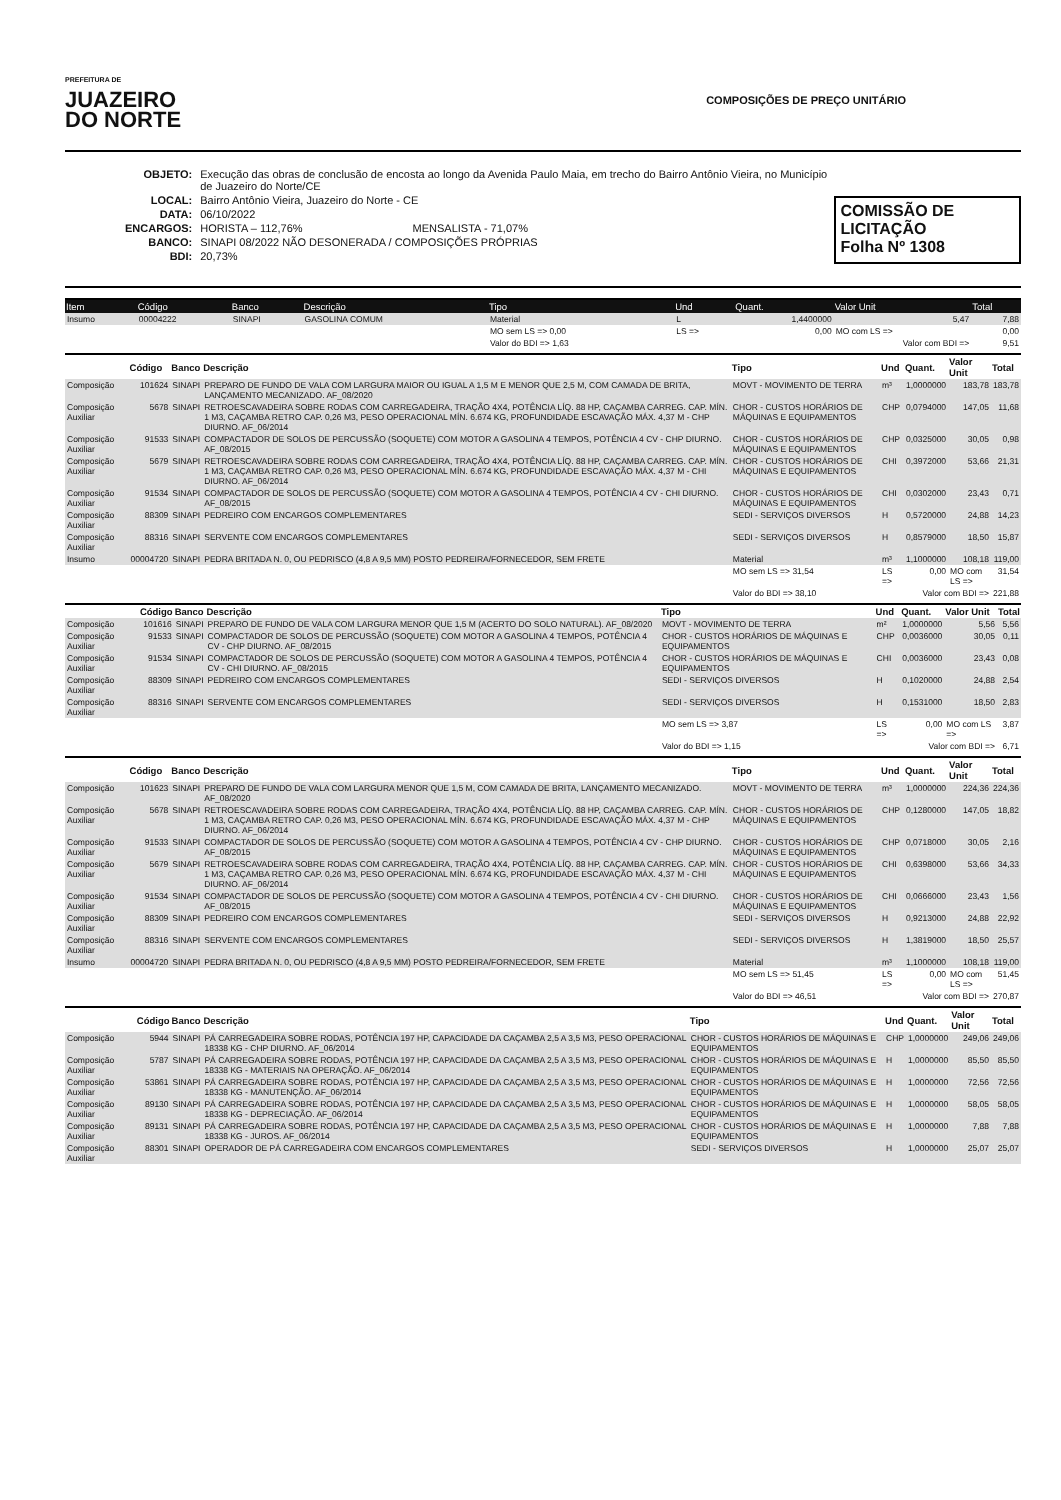PREFEITURA DE
JUAZEIRO
DO NORTE
COMPOSIÇÕES DE PREÇO UNITÁRIO
| OBJETO: | Execução das obras de conclusão de encosta ao longo da Avenida Paulo Maia, em trecho do Bairro Antônio Vieira, no Município de Juazeiro do Norte/CE |
| LOCAL: | Bairro Antônio Vieira, Juazeiro do Norte - CE |
| DATA: | 06/10/2022 |
| ENCARGOS: | HORISTA – 112,76% MENSALISTA - 71,07% |
| BANCO: | SINAPI 08/2022 NÃO DESONERADA / COMPOSIÇÕES PRÓPRIAS |
| BDI: | 20,73% |
COMISSÃO DE LICITAÇÃO
Folha Nº 1308
| Item | Código | Banco | Descrição | Tipo | Und | Quant. | Valor Unit | Total |
| --- | --- | --- | --- | --- | --- | --- | --- | --- |
| Insumo | 00004222 | SINAPI | GASOLINA COMUM | Material | L | 1,4400000 | 5,47 | 7,88 |
| | | | | MO sem LS => 0,00 | LS => | 0,00 | MO com LS => | 0,00 |
| | | | | Valor do BDI => 1,63 | Valor com BDI => | | | 9,51 |
| | Código | Banco | Descrição | Tipo | Und | Quant. | Valor Unit | Total |
| --- | --- | --- | --- | --- | --- | --- | --- | --- |
| Composição | 101624 | SINAPI | PREPARO DE FUNDO DE VALA COM LARGURA MAIOR OU IGUAL A 1,5 M E MENOR QUE 2,5 M, COM CAMADA DE BRITA, LANÇAMENTO MECANIZADO. AF_08/2020 | MOVT - MOVIMENTO DE TERRA | m³ | 1,0000000 | 183,78 | 183,78 |
| Composição Auxiliar | 5678 | SINAPI | RETROESCAVADEIRA SOBRE RODAS COM CARREGADEIRA, TRAÇÃO 4X4, POTÊNCIA LÍQ. 88 HP, CAÇAMBA CARREG. CAP. MÍN. 1 M3, CAÇAMBA RETRO CAP. 0,26 M3, PESO OPERACIONAL MÍN. 6.674 KG, PROFUNDIDADE ESCAVAÇÃO MÁX. 4,37 M - CHP DIURNO. AF_06/2014 | CHOR - CUSTOS HORÁRIOS DE MÁQUINAS E EQUIPAMENTOS | CHP | 0,0794000 | 147,05 | 11,68 |
| Composição Auxiliar | 91533 | SINAPI | COMPACTADOR DE SOLOS DE PERCUSSÃO (SOQUETE) COM MOTOR A GASOLINA 4 TEMPOS, POTÊNCIA 4 CV - CHP DIURNO. AF_08/2015 | CHOR - CUSTOS HORÁRIOS DE MÁQUINAS E EQUIPAMENTOS | CHP | 0,0325000 | 30,05 | 0,98 |
| Composição Auxiliar | 5679 | SINAPI | RETROESCAVADEIRA SOBRE RODAS COM CARREGADEIRA, TRAÇÃO 4X4, POTÊNCIA LÍQ. 88 HP, CAÇAMBA CARREG. CAP. MÍN. 1 M3, CAÇAMBA RETRO CAP. 0,26 M3, PESO OPERACIONAL MÍN. 6.674 KG, PROFUNDIDADE ESCAVAÇÃO MÁX. 4,37 M - CHI DIURNO. AF_06/2014 | CHOR - CUSTOS HORÁRIOS DE MÁQUINAS E EQUIPAMENTOS | CHI | 0,3972000 | 53,66 | 21,31 |
| Composição Auxiliar | 91534 | SINAPI | COMPACTADOR DE SOLOS DE PERCUSSÃO (SOQUETE) COM MOTOR A GASOLINA 4 TEMPOS, POTÊNCIA 4 CV - CHI DIURNO. AF_08/2015 | CHOR - CUSTOS HORÁRIOS DE MÁQUINAS E EQUIPAMENTOS | CHI | 0,0302000 | 23,43 | 0,71 |
| Composição Auxiliar | 88309 | SINAPI | PEDREIRO COM ENCARGOS COMPLEMENTARES | SEDI - SERVIÇOS DIVERSOS | H | 0,5720000 | 24,88 | 14,23 |
| Composição Auxiliar | 88316 | SINAPI | SERVENTE COM ENCARGOS COMPLEMENTARES | SEDI - SERVIÇOS DIVERSOS | H | 0,8579000 | 18,50 | 15,87 |
| Insumo | 00004720 | SINAPI | PEDRA BRITADA N. 0, OU PEDRISCO (4,8 A 9,5 MM) POSTO PEDREIRA/FORNECEDOR, SEM FRETE | Material | m³ | 1,1000000 | 108,18 | 119,00 |
| | | | | MO sem LS => 31,54 | LS => | 0,00 | MO com LS => | 31,54 |
| | | | | Valor do BDI => 38,10 | Valor com BDI => | | | 221,88 |
| | Código | Banco | Descrição | Tipo | Und | Quant. | Valor Unit | Total |
| --- | --- | --- | --- | --- | --- | --- | --- | --- |
| Composição | 101616 | SINAPI | PREPARO DE FUNDO DE VALA COM LARGURA MENOR QUE 1,5 M (ACERTO DO SOLO NATURAL). AF_08/2020 | MOVT - MOVIMENTO DE TERRA | m² | 1,0000000 | 5,56 | 5,56 |
| Composição Auxiliar | 91533 | SINAPI | COMPACTADOR DE SOLOS DE PERCUSSÃO (SOQUETE) COM MOTOR A GASOLINA 4 TEMPOS, POTÊNCIA 4 CV - CHP DIURNO. AF_08/2015 | CHOR - CUSTOS HORÁRIOS DE MÁQUINAS E EQUIPAMENTOS | CHP | 0,0036000 | 30,05 | 0,11 |
| Composição Auxiliar | 91534 | SINAPI | COMPACTADOR DE SOLOS DE PERCUSSÃO (SOQUETE) COM MOTOR A GASOLINA 4 TEMPOS, POTÊNCIA 4 CV - CHI DIURNO. AF_08/2015 | CHOR - CUSTOS HORÁRIOS DE MÁQUINAS E EQUIPAMENTOS | CHI | 0,0036000 | 23,43 | 0,08 |
| Composição Auxiliar | 88309 | SINAPI | PEDREIRO COM ENCARGOS COMPLEMENTARES | SEDI - SERVIÇOS DIVERSOS | H | 0,1020000 | 24,88 | 2,54 |
| Composição Auxiliar | 88316 | SINAPI | SERVENTE COM ENCARGOS COMPLEMENTARES | SEDI - SERVIÇOS DIVERSOS | H | 0,1531000 | 18,50 | 2,83 |
| | | | | MO sem LS => 3,87 | LS => | 0,00 | MO com LS => | 3,87 |
| | | | | Valor do BDI => 1,15 | Valor com BDI => | | | 6,71 |
| | Código | Banco | Descrição | Tipo | Und | Quant. | Valor Unit | Total |
| --- | --- | --- | --- | --- | --- | --- | --- | --- |
| Composição | 101623 | SINAPI | PREPARO DE FUNDO DE VALA COM LARGURA MENOR QUE 1,5 M, COM CAMADA DE BRITA, LANÇAMENTO MECANIZADO. AF_08/2020 | MOVT - MOVIMENTO DE TERRA | m³ | 1,0000000 | 224,36 | 224,36 |
| Composição Auxiliar | 5678 | SINAPI | RETROESCAVADEIRA SOBRE RODAS COM CARREGADEIRA, TRAÇÃO 4X4, POTÊNCIA LÍQ. 88 HP, CAÇAMBA CARREG. CAP. MÍN. 1 M3, CAÇAMBA RETRO CAP. 0,26 M3, PESO OPERACIONAL MÍN. 6.674 KG, PROFUNDIDADE ESCAVAÇÃO MÁX. 4,37 M - CHP DIURNO. AF_06/2014 | CHOR - CUSTOS HORÁRIOS DE MÁQUINAS E EQUIPAMENTOS | CHP | 0,1280000 | 147,05 | 18,82 |
| Composição Auxiliar | 91533 | SINAPI | COMPACTADOR DE SOLOS DE PERCUSSÃO (SOQUETE) COM MOTOR A GASOLINA 4 TEMPOS, POTÊNCIA 4 CV - CHP DIURNO. AF_08/2015 | CHOR - CUSTOS HORÁRIOS DE MÁQUINAS E EQUIPAMENTOS | CHP | 0,0718000 | 30,05 | 2,16 |
| Composição Auxiliar | 5679 | SINAPI | RETROESCAVADEIRA SOBRE RODAS COM CARREGADEIRA, TRAÇÃO 4X4, POTÊNCIA LÍQ. 88 HP, CAÇAMBA CARREG. CAP. MÍN. 1 M3, CAÇAMBA RETRO CAP. 0,26 M3, PESO OPERACIONAL MÍN. 6.674 KG, PROFUNDIDADE ESCAVAÇÃO MÁX. 4,37 M - CHI DIURNO. AF_06/2014 | CHOR - CUSTOS HORÁRIOS DE MÁQUINAS E EQUIPAMENTOS | CHI | 0,6398000 | 53,66 | 34,33 |
| Composição Auxiliar | 91534 | SINAPI | COMPACTADOR DE SOLOS DE PERCUSSÃO (SOQUETE) COM MOTOR A GASOLINA 4 TEMPOS, POTÊNCIA 4 CV - CHI DIURNO. AF_08/2015 | CHOR - CUSTOS HORÁRIOS DE MÁQUINAS E EQUIPAMENTOS | CHI | 0,0666000 | 23,43 | 1,56 |
| Composição Auxiliar | 88309 | SINAPI | PEDREIRO COM ENCARGOS COMPLEMENTARES | SEDI - SERVIÇOS DIVERSOS | H | 0,9213000 | 24,88 | 22,92 |
| Composição Auxiliar | 88316 | SINAPI | SERVENTE COM ENCARGOS COMPLEMENTARES | SEDI - SERVIÇOS DIVERSOS | H | 1,3819000 | 18,50 | 25,57 |
| Insumo | 00004720 | SINAPI | PEDRA BRITADA N. 0, OU PEDRISCO (4,8 A 9,5 MM) POSTO PEDREIRA/FORNECEDOR, SEM FRETE | Material | m³ | 1,1000000 | 108,18 | 119,00 |
| | | | | MO sem LS => 51,45 | LS => | 0,00 | MO com LS => | 51,45 |
| | | | | Valor do BDI => 46,51 | Valor com BDI => | | | 270,87 |
| | Código | Banco | Descrição | Tipo | Und | Quant. | Valor Unit | Total |
| --- | --- | --- | --- | --- | --- | --- | --- | --- |
| Composição | 5944 | SINAPI | PÁ CARREGADEIRA SOBRE RODAS, POTÊNCIA 197 HP, CAPACIDADE DA CAÇAMBA 2,5 A 3,5 M3, PESO OPERACIONAL 18338 KG - CHP DIURNO. AF_06/2014 | CHOR - CUSTOS HORÁRIOS DE MÁQUINAS E EQUIPAMENTOS | CHP | 1,0000000 | 249,06 | 249,06 |
| Composição Auxiliar | 5787 | SINAPI | PÁ CARREGADEIRA SOBRE RODAS, POTÊNCIA 197 HP, CAPACIDADE DA CAÇAMBA 2,5 A 3,5 M3, PESO OPERACIONAL 18338 KG - MATERIAIS NA OPERAÇÃO. AF_06/2014 | CHOR - CUSTOS HORÁRIOS DE MÁQUINAS E EQUIPAMENTOS | H | 1,0000000 | 85,50 | 85,50 |
| Composição Auxiliar | 53861 | SINAPI | PÁ CARREGADEIRA SOBRE RODAS, POTÊNCIA 197 HP, CAPACIDADE DA CAÇAMBA 2,5 A 3,5 M3, PESO OPERACIONAL 18338 KG - MANUTENÇÃO. AF_06/2014 | CHOR - CUSTOS HORÁRIOS DE MÁQUINAS E EQUIPAMENTOS | H | 1,0000000 | 72,56 | 72,56 |
| Composição Auxiliar | 89130 | SINAPI | PÁ CARREGADEIRA SOBRE RODAS, POTÊNCIA 197 HP, CAPACIDADE DA CAÇAMBA 2,5 A 3,5 M3, PESO OPERACIONAL 18338 KG - DEPRECIAÇÃO. AF_06/2014 | CHOR - CUSTOS HORÁRIOS DE MÁQUINAS E EQUIPAMENTOS | H | 1,0000000 | 58,05 | 58,05 |
| Composição Auxiliar | 89131 | SINAPI | PÁ CARREGADEIRA SOBRE RODAS, POTÊNCIA 197 HP, CAPACIDADE DA CAÇAMBA 2,5 A 3,5 M3, PESO OPERACIONAL 18338 KG - JUROS. AF_06/2014 | CHOR - CUSTOS HORÁRIOS DE MÁQUINAS E EQUIPAMENTOS | H | 1,0000000 | 7,88 | 7,88 |
| Composição Auxiliar | 88301 | SINAPI | OPERADOR DE PÁ CARREGADEIRA COM ENCARGOS COMPLEMENTARES | SEDI - SERVIÇOS DIVERSOS | H | 1,0000000 | 25,07 | 25,07 |